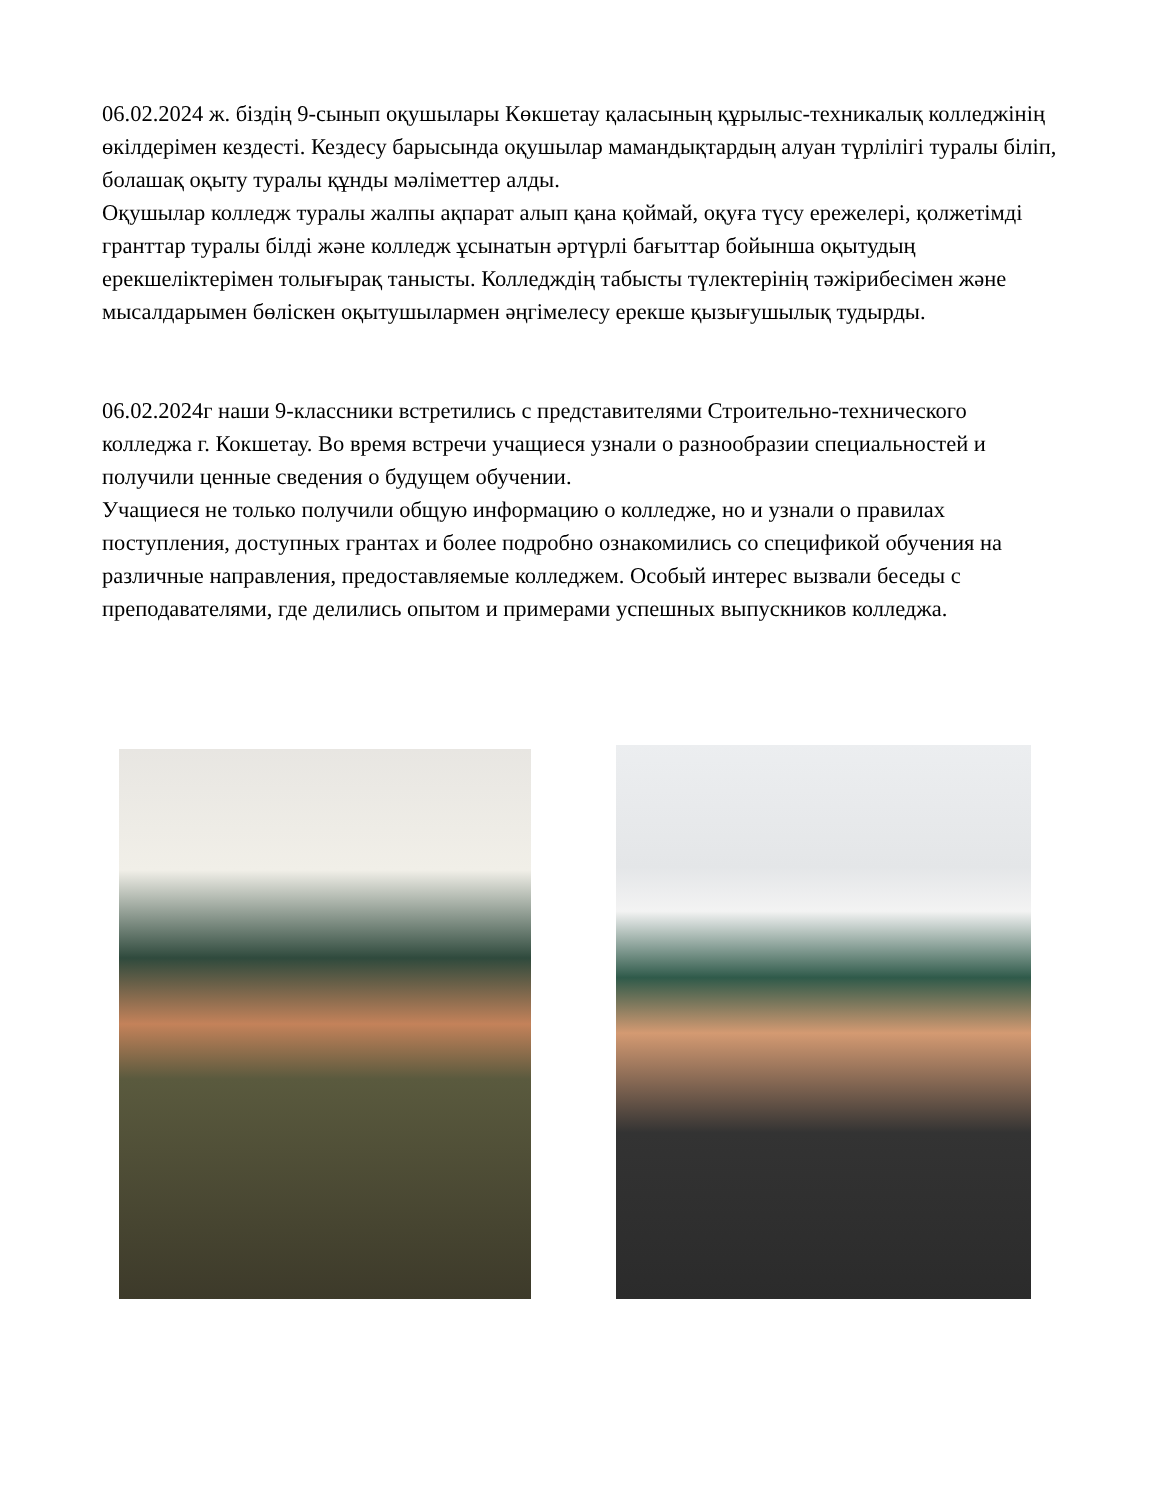06.02.2024 ж. біздің 9-сынып оқушылары Көкшетау қаласының құрылыс-техникалық колледжінің өкілдерімен кездесті. Кездесу барысында оқушылар мамандықтардың алуан түрлілігі туралы біліп, болашақ оқыту туралы құнды мәліметтер алды.
Оқушылар колледж туралы жалпы ақпарат алып қана қоймай, оқуға түсу ережелері, қолжетімді гранттар туралы білді және колледж ұсынатын әртүрлі бағыттар бойынша оқытудың ерекшеліктерімен толығырақ танысты. Колледждің табысты түлектерінің тәжірибесімен және мысалдарымен бөліскен оқытушылармен әңгімелесу ерекше қызығушылық тудырды.
06.02.2024г наши 9-классники встретились с представителями Строительно-технического колледжа г. Кокшетау. Во время встречи учащиеся узнали о разнообразии специальностей и получили ценные сведения о будущем обучении.
Учащиеся не только получили общую информацию о колледже, но и узнали о правилах поступления, доступных грантах и более подробно ознакомились со спецификой обучения на различные направления, предоставляемые колледжем. Особый интерес вызвали беседы с преподавателями, где делились опытом и примерами успешных выпускников колледжа.